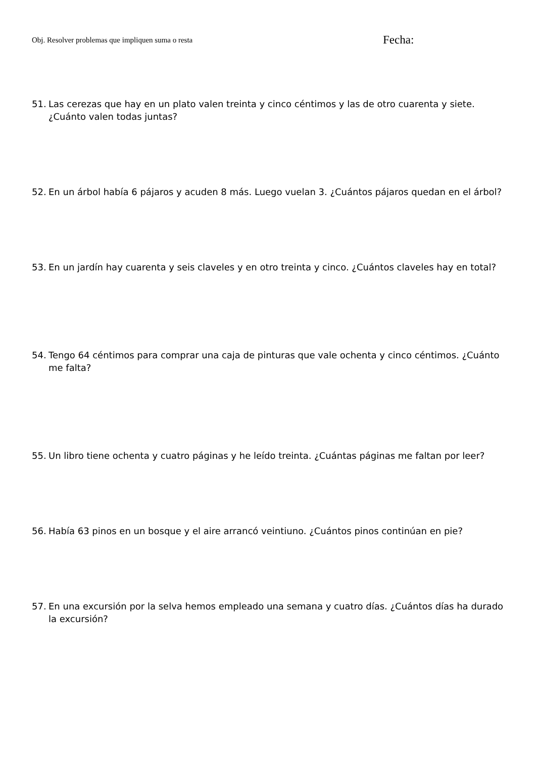Obj. Resolver problemas que impliquen suma o resta Fecha:
51. Las cerezas que hay en un plato valen treinta y cinco céntimos y las de otro cuarenta y siete. ¿Cuánto valen todas juntas?
52. En un árbol había 6 pájaros y acuden 8 más. Luego vuelan 3. ¿Cuántos pájaros quedan en el árbol?
53. En un jardín hay cuarenta y seis claveles y en otro treinta y cinco. ¿Cuántos claveles hay en total?
54. Tengo 64 céntimos para comprar una caja de pinturas que vale ochenta y cinco céntimos. ¿Cuánto me falta?
55. Un libro tiene ochenta y cuatro páginas y he leído treinta. ¿Cuántas páginas me faltan por leer?
56. Había 63 pinos en un bosque y el aire arrancó veintiuno. ¿Cuántos pinos continúan en pie?
57. En una excursión por la selva hemos empleado una semana y cuatro días. ¿Cuántos días ha durado la excursión?